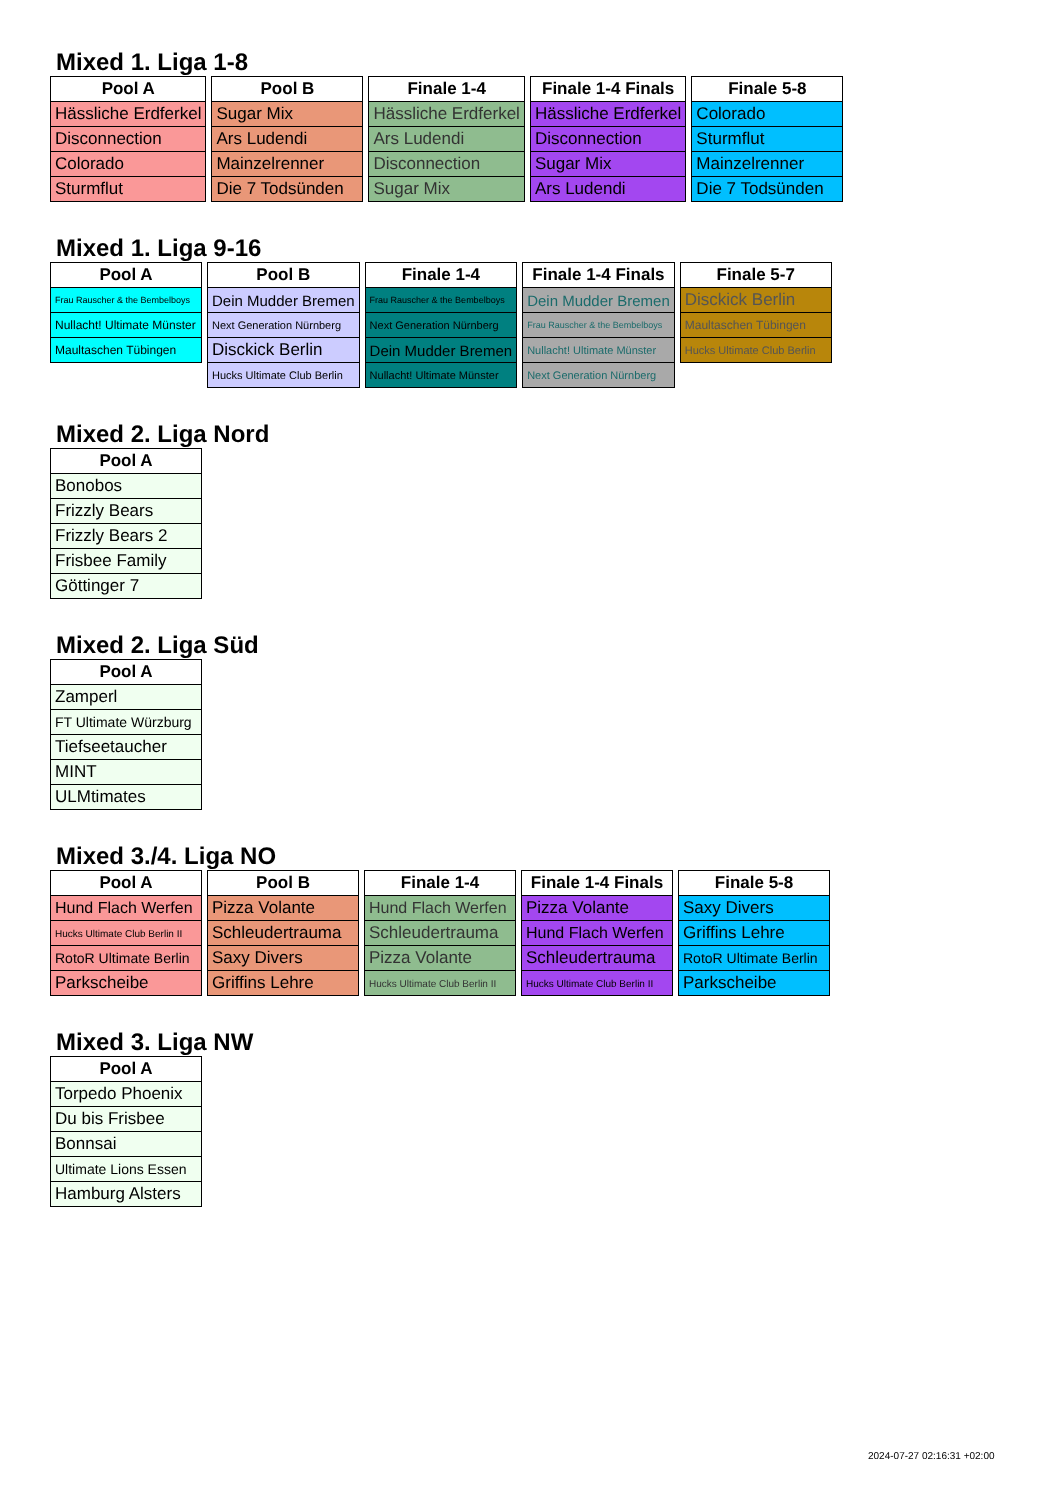Mixed 1. Liga 1-8
| Pool A |
| --- |
| Hässliche Erdferkel |
| Disconnection |
| Colorado |
| Sturmflut |
| Pool B |
| --- |
| Sugar Mix |
| Ars Ludendi |
| Mainzelrenner |
| Die 7 Todsünden |
| Finale 1-4 |
| --- |
| Hässliche Erdferkel |
| Ars Ludendi |
| Disconnection |
| Sugar Mix |
| Finale 1-4 Finals |
| --- |
| Hässliche Erdferkel |
| Disconnection |
| Sugar Mix |
| Ars Ludendi |
| Finale 5-8 |
| --- |
| Colorado |
| Sturmflut |
| Mainzelrenner |
| Die 7 Todsünden |
Mixed 1. Liga 9-16
| Pool A |
| --- |
| Frau Rauscher & the Bembelboys |
| Nullacht! Ultimate Münster |
| Maultaschen Tübingen |
| Pool B |
| --- |
| Dein Mudder Bremen |
| Next Generation Nürnberg |
| Disckick Berlin |
| Hucks Ultimate Club Berlin |
| Finale 1-4 |
| --- |
| Frau Rauscher & the Bembelboys |
| Next Generation Nürnberg |
| Dein Mudder Bremen |
| Nullacht! Ultimate Münster |
| Finale 1-4 Finals |
| --- |
| Dein Mudder Bremen |
| Frau Rauscher & the Bembelboys |
| Nullacht! Ultimate Münster |
| Next Generation Nürnberg |
| Finale 5-7 |
| --- |
| Disckick Berlin |
| Maultaschen Tübingen |
| Hucks Ultimate Club Berlin |
Mixed 2. Liga Nord
| Pool A |
| --- |
| Bonobos |
| Frizzly Bears |
| Frizzly Bears 2 |
| Frisbee Family |
| Göttinger 7 |
Mixed 2. Liga Süd
| Pool A |
| --- |
| Zamperl |
| FT Ultimate Würzburg |
| Tiefseetaucher |
| MINT |
| ULMtimates |
Mixed 3./4. Liga NO
| Pool A |
| --- |
| Hund Flach Werfen |
| Hucks Ultimate Club Berlin II |
| RotoR Ultimate Berlin |
| Parkscheibe |
| Pool B |
| --- |
| Pizza Volante |
| Schleudertrauma |
| Saxy Divers |
| Griffins Lehre |
| Finale 1-4 |
| --- |
| Hund Flach Werfen |
| Schleudertrauma |
| Pizza Volante |
| Hucks Ultimate Club Berlin II |
| Finale 1-4 Finals |
| --- |
| Pizza Volante |
| Hund Flach Werfen |
| Schleudertrauma |
| Hucks Ultimate Club Berlin II |
| Finale 5-8 |
| --- |
| Saxy Divers |
| Griffins Lehre |
| RotoR Ultimate Berlin |
| Parkscheibe |
Mixed 3. Liga NW
| Pool A |
| --- |
| Torpedo Phoenix |
| Du bis Frisbee |
| Bonnsai |
| Ultimate Lions Essen |
| Hamburg Alsters |
2024-07-27 02:16:31 +02:00